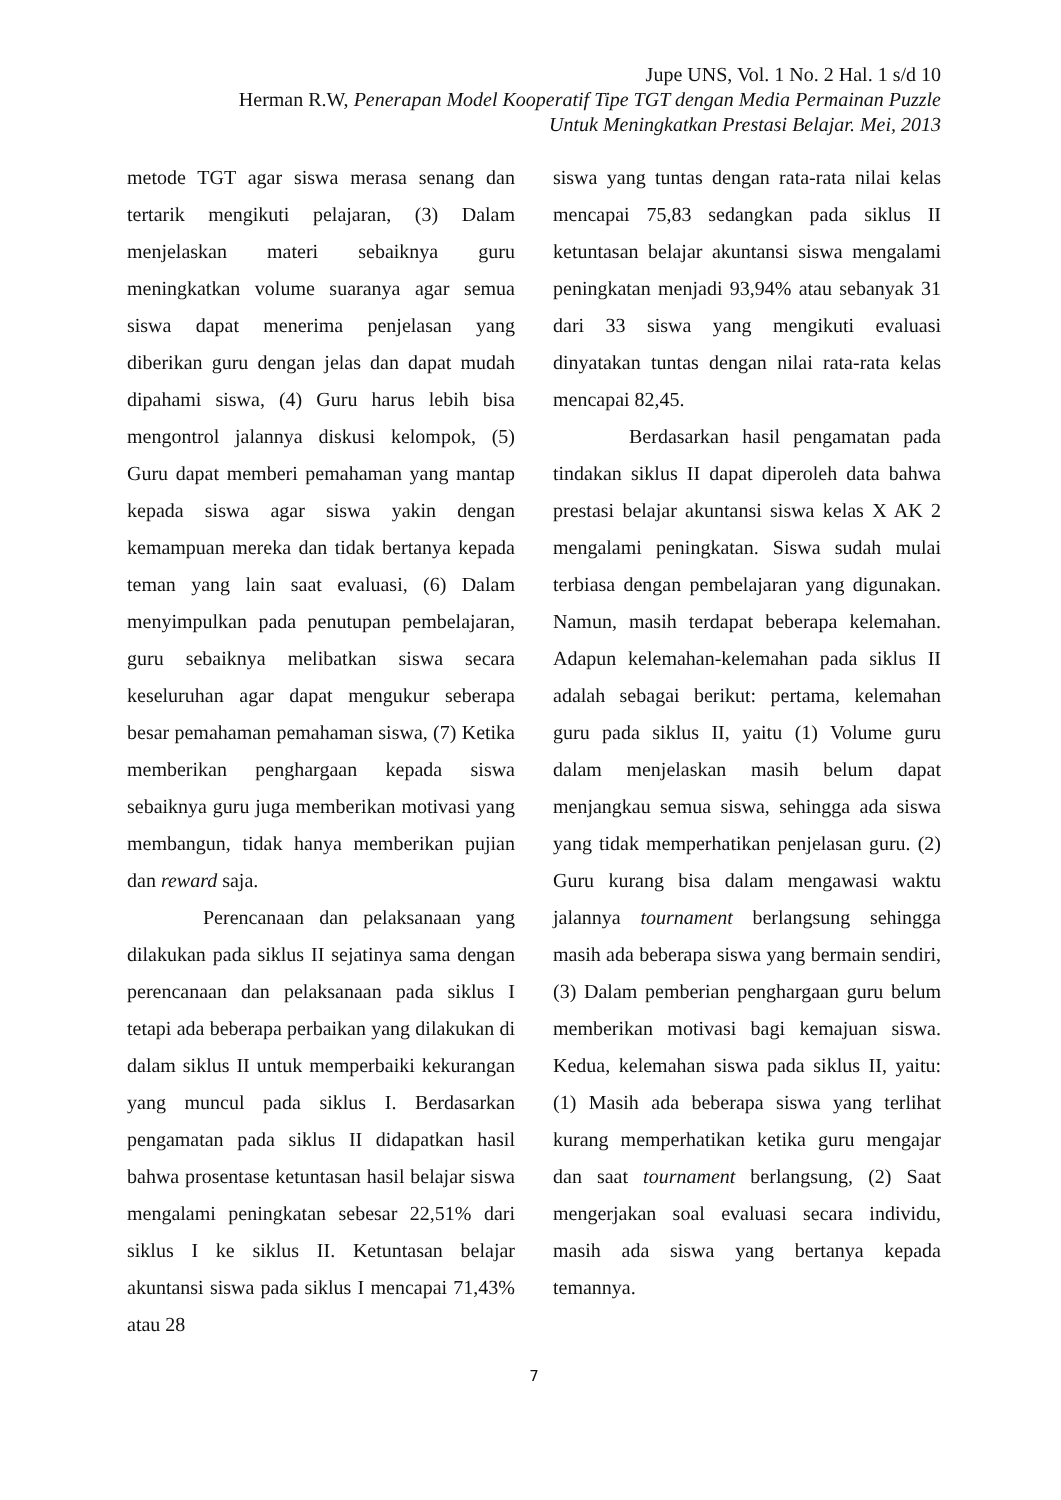Jupe UNS, Vol. 1 No. 2 Hal. 1 s/d 10
Herman R.W, Penerapan Model Kooperatif Tipe TGT dengan Media Permainan Puzzle
Untuk Meningkatkan Prestasi Belajar. Mei, 2013
metode TGT agar siswa merasa senang dan tertarik mengikuti pelajaran, (3) Dalam menjelaskan materi sebaiknya guru meningkatkan volume suaranya agar semua siswa dapat menerima penjelasan yang diberikan guru dengan jelas dan dapat mudah dipahami siswa, (4) Guru harus lebih bisa mengontrol jalannya diskusi kelompok, (5) Guru dapat memberi pemahaman yang mantap kepada siswa agar siswa yakin dengan kemampuan mereka dan tidak bertanya kepada teman yang lain saat evaluasi, (6) Dalam menyimpulkan pada penutupan pembelajaran, guru sebaiknya melibatkan siswa secara keseluruhan agar dapat mengukur seberapa besar pemahaman pemahaman siswa, (7) Ketika memberikan penghargaan kepada siswa sebaiknya guru juga memberikan motivasi yang membangun, tidak hanya memberikan pujian dan reward saja.
Perencanaan dan pelaksanaan yang dilakukan pada siklus II sejatinya sama dengan perencanaan dan pelaksanaan pada siklus I tetapi ada beberapa perbaikan yang dilakukan di dalam siklus II untuk memperbaiki kekurangan yang muncul pada siklus I. Berdasarkan pengamatan pada siklus II didapatkan hasil bahwa prosentase ketuntasan hasil belajar siswa mengalami peningkatan sebesar 22,51% dari siklus I ke siklus II. Ketuntasan belajar akuntansi siswa pada siklus I mencapai 71,43% atau 28
siswa yang tuntas dengan rata-rata nilai kelas mencapai 75,83 sedangkan pada siklus II ketuntasan belajar akuntansi siswa mengalami peningkatan menjadi 93,94% atau sebanyak 31 dari 33 siswa yang mengikuti evaluasi dinyatakan tuntas dengan nilai rata-rata kelas mencapai 82,45.
Berdasarkan hasil pengamatan pada tindakan siklus II dapat diperoleh data bahwa prestasi belajar akuntansi siswa kelas X AK 2 mengalami peningkatan. Siswa sudah mulai terbiasa dengan pembelajaran yang digunakan. Namun, masih terdapat beberapa kelemahan. Adapun kelemahan-kelemahan pada siklus II adalah sebagai berikut: pertama, kelemahan guru pada siklus II, yaitu (1) Volume guru dalam menjelaskan masih belum dapat menjangkau semua siswa, sehingga ada siswa yang tidak memperhatikan penjelasan guru. (2) Guru kurang bisa dalam mengawasi waktu jalannya tournament berlangsung sehingga masih ada beberapa siswa yang bermain sendiri, (3) Dalam pemberian penghargaan guru belum memberikan motivasi bagi kemajuan siswa. Kedua, kelemahan siswa pada siklus II, yaitu: (1) Masih ada beberapa siswa yang terlihat kurang memperhatikan ketika guru mengajar dan saat tournament berlangsung, (2) Saat mengerjakan soal evaluasi secara individu, masih ada siswa yang bertanya kepada temannya.
7